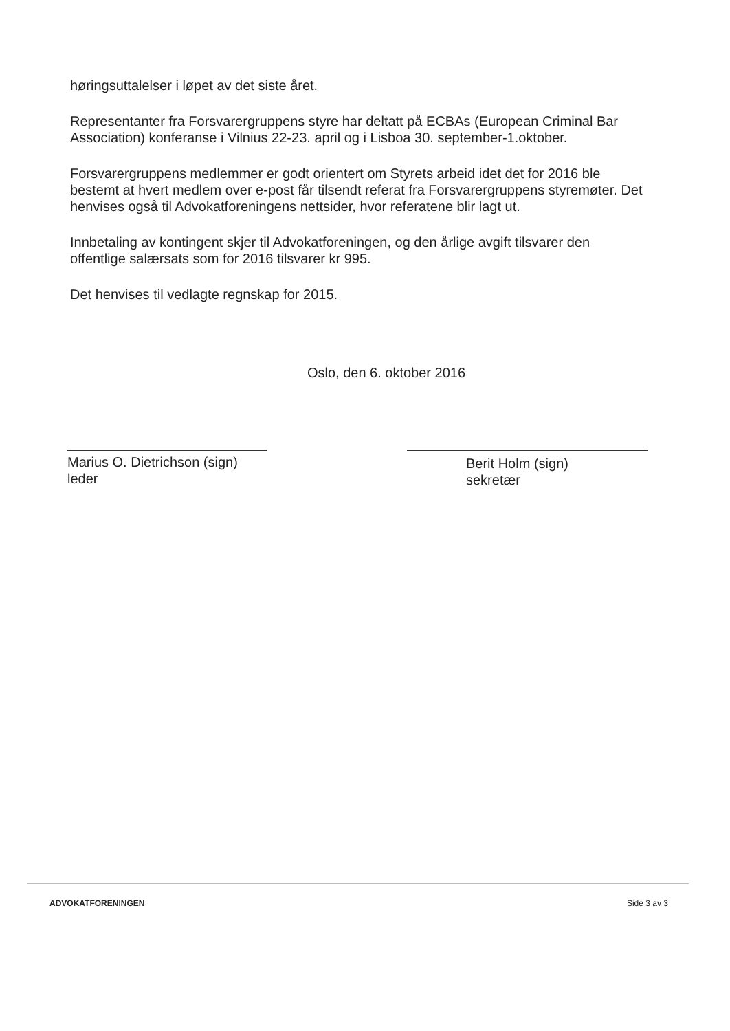høringsuttalelser i løpet av det siste året.
Representanter fra Forsvarergruppens styre har deltatt på ECBAs (European Criminal Bar Association) konferanse i Vilnius 22-23. april og i Lisboa 30. september-1.oktober.
Forsvarergruppens medlemmer er godt orientert om Styrets arbeid idet det for 2016 ble bestemt at hvert medlem over e-post får tilsendt referat fra Forsvarergruppens styremøter. Det henvises også til Advokatforeningens nettsider, hvor referatene blir lagt ut.
Innbetaling av kontingent skjer til Advokatforeningen, og den årlige avgift tilsvarer den offentlige salærsats som for 2016 tilsvarer kr 995.
Det henvises til vedlagte regnskap for 2015.
Oslo, den 6. oktober 2016
Marius O. Dietrichson (sign)
leder
Berit Holm (sign)
sekretær
ADVOKATFORENINGEN Side 3 av 3